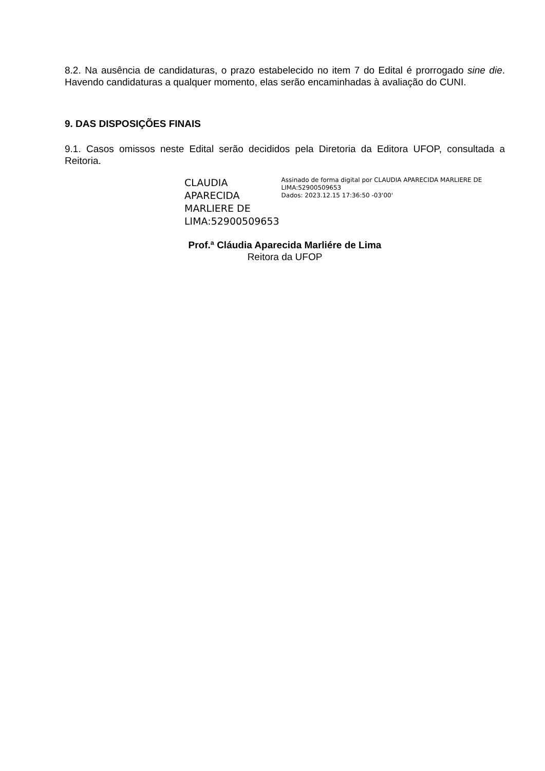8.2. Na ausência de candidaturas, o prazo estabelecido no item 7 do Edital é prorrogado sine die. Havendo candidaturas a qualquer momento, elas serão encaminhadas à avaliação do CUNI.
9. DAS DISPOSIÇÕES FINAIS
9.1. Casos omissos neste Edital serão decididos pela Diretoria da Editora UFOP, consultada a Reitoria.
CLAUDIA APARECIDA MARLIERE DE LIMA:52900509653
Assinado de forma digital por CLAUDIA APARECIDA MARLIERE DE LIMA:52900509653
Dados: 2023.12.15 17:36:50 -03'00'
Prof.ª Cláudia Aparecida Marliére de Lima
Reitora da UFOP